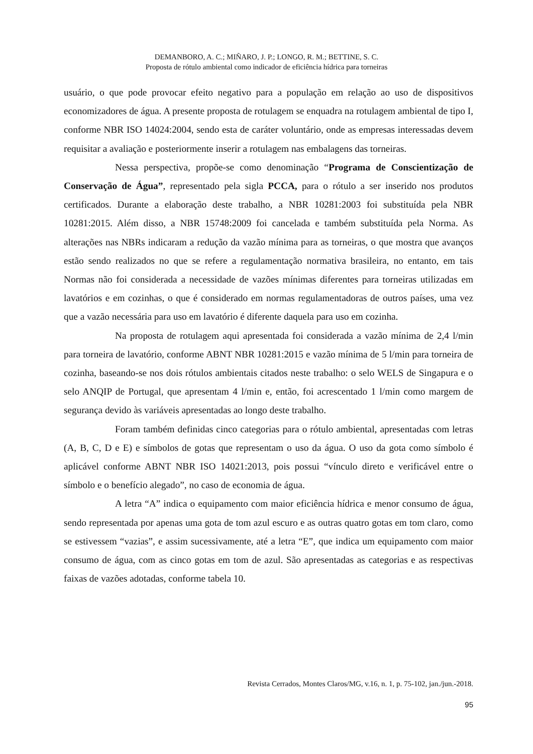DEMANBORO, A. C.; MIÑARO, J. P.; LONGO, R. M.; BETTINE, S. C.
Proposta de rótulo ambiental como indicador de eficiência hídrica para torneiras
usuário, o que pode provocar efeito negativo para a população em relação ao uso de dispositivos economizadores de água. A presente proposta de rotulagem se enquadra na rotulagem ambiental de tipo I, conforme NBR ISO 14024:2004, sendo esta de caráter voluntário, onde as empresas interessadas devem requisitar a avaliação e posteriormente inserir a rotulagem nas embalagens das torneiras.
Nessa perspectiva, propõe-se como denominação “Programa de Conscientização de Conservação de Água”, representado pela sigla PCCA, para o rótulo a ser inserido nos produtos certificados. Durante a elaboração deste trabalho, a NBR 10281:2003 foi substituída pela NBR 10281:2015. Além disso, a NBR 15748:2009 foi cancelada e também substituída pela Norma. As alterações nas NBRs indicaram a redução da vazão mínima para as torneiras, o que mostra que avanços estão sendo realizados no que se refere a regulamentação normativa brasileira, no entanto, em tais Normas não foi considerada a necessidade de vazões mínimas diferentes para torneiras utilizadas em lavatórios e em cozinhas, o que é considerado em normas regulamentadoras de outros países, uma vez que a vazão necessária para uso em lavatório é diferente daquela para uso em cozinha.
Na proposta de rotulagem aqui apresentada foi considerada a vazão mínima de 2,4 l/min para torneira de lavatório, conforme ABNT NBR 10281:2015 e vazão mínima de 5 l/min para torneira de cozinha, baseando-se nos dois rótulos ambientais citados neste trabalho: o selo WELS de Singapura e o selo ANQIP de Portugal, que apresentam 4 l/min e, então, foi acrescentado 1 l/min como margem de segurança devido às variáveis apresentadas ao longo deste trabalho.
Foram também definidas cinco categorias para o rótulo ambiental, apresentadas com letras (A, B, C, D e E) e símbolos de gotas que representam o uso da água. O uso da gota como símbolo é aplicável conforme ABNT NBR ISO 14021:2013, pois possui “vínculo direto e verificável entre o símbolo e o benefício alegado”, no caso de economia de água.
A letra “A” indica o equipamento com maior eficiência hídrica e menor consumo de água, sendo representada por apenas uma gota de tom azul escuro e as outras quatro gotas em tom claro, como se estivessem “vazias”, e assim sucessivamente, até a letra “E”, que indica um equipamento com maior consumo de água, com as cinco gotas em tom de azul. São apresentadas as categorias e as respectivas faixas de vazões adotadas, conforme tabela 10.
Revista Cerrados, Montes Claros/MG, v.16, n. 1, p. 75-102, jan./jun.-2018.
95